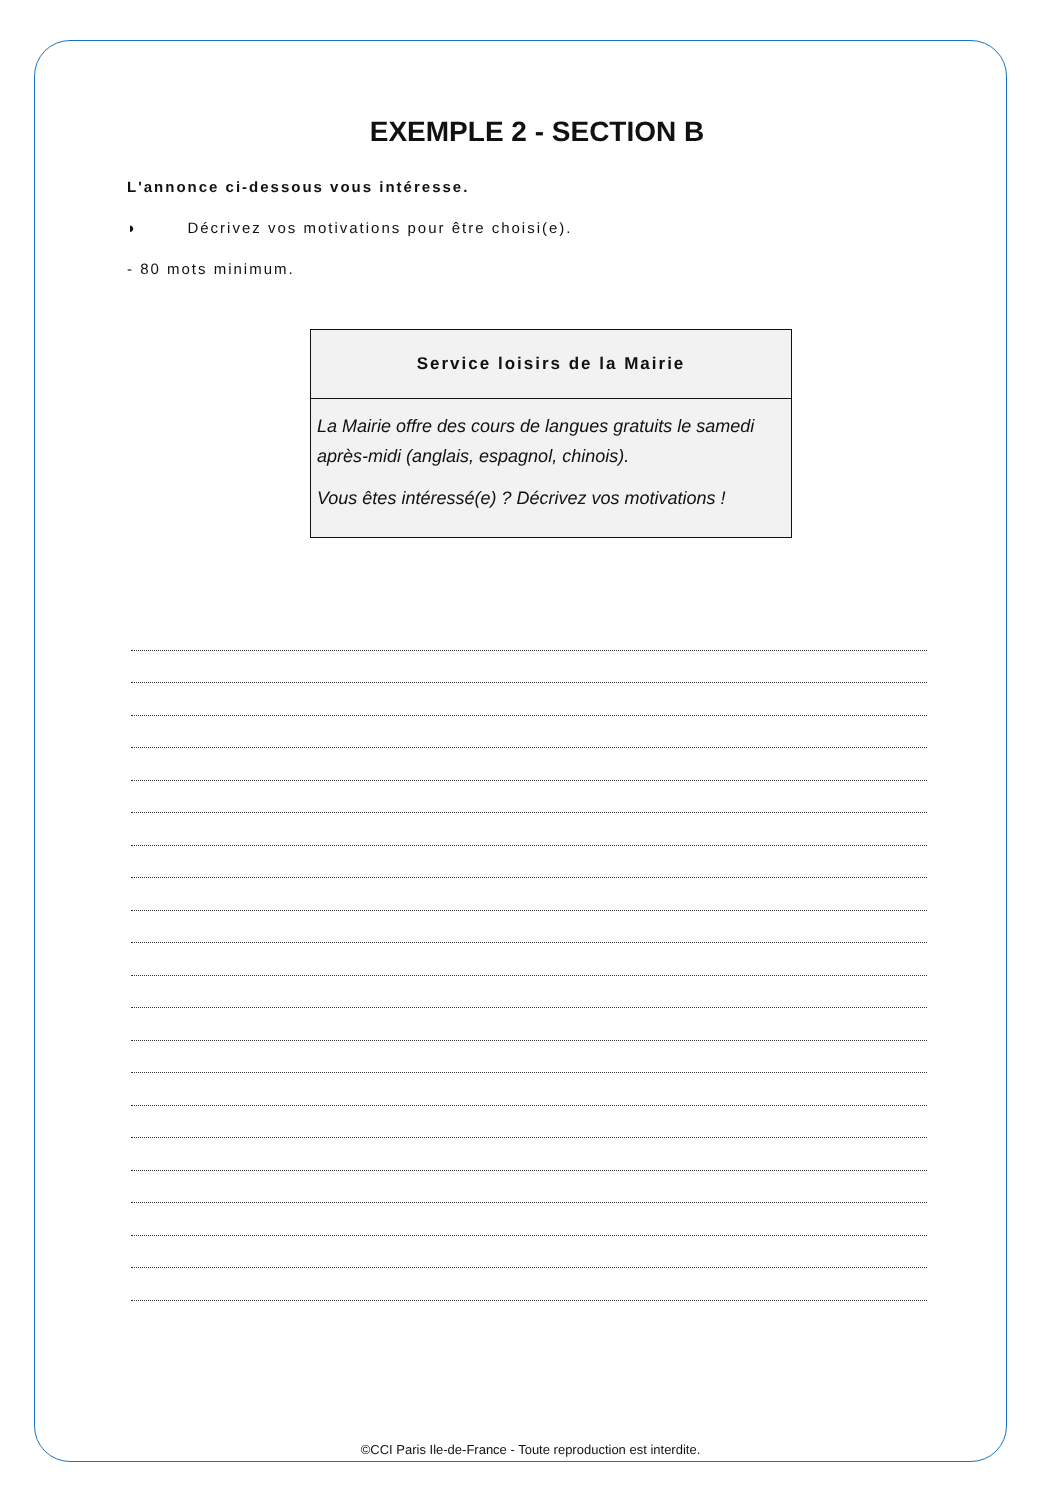EXEMPLE 2 - SECTION B
L'annonce ci-dessous vous intéresse.
◗ Décrivez vos motivations pour être choisi(e).
- 80 mots minimum.
Service loisirs de la Mairie
La Mairie offre des cours de langues gratuits le samedi après-midi (anglais, espagnol, chinois).
Vous êtes intéressé(e) ? Décrivez vos motivations !
©CCI Paris Ile-de-France - Toute reproduction est interdite.